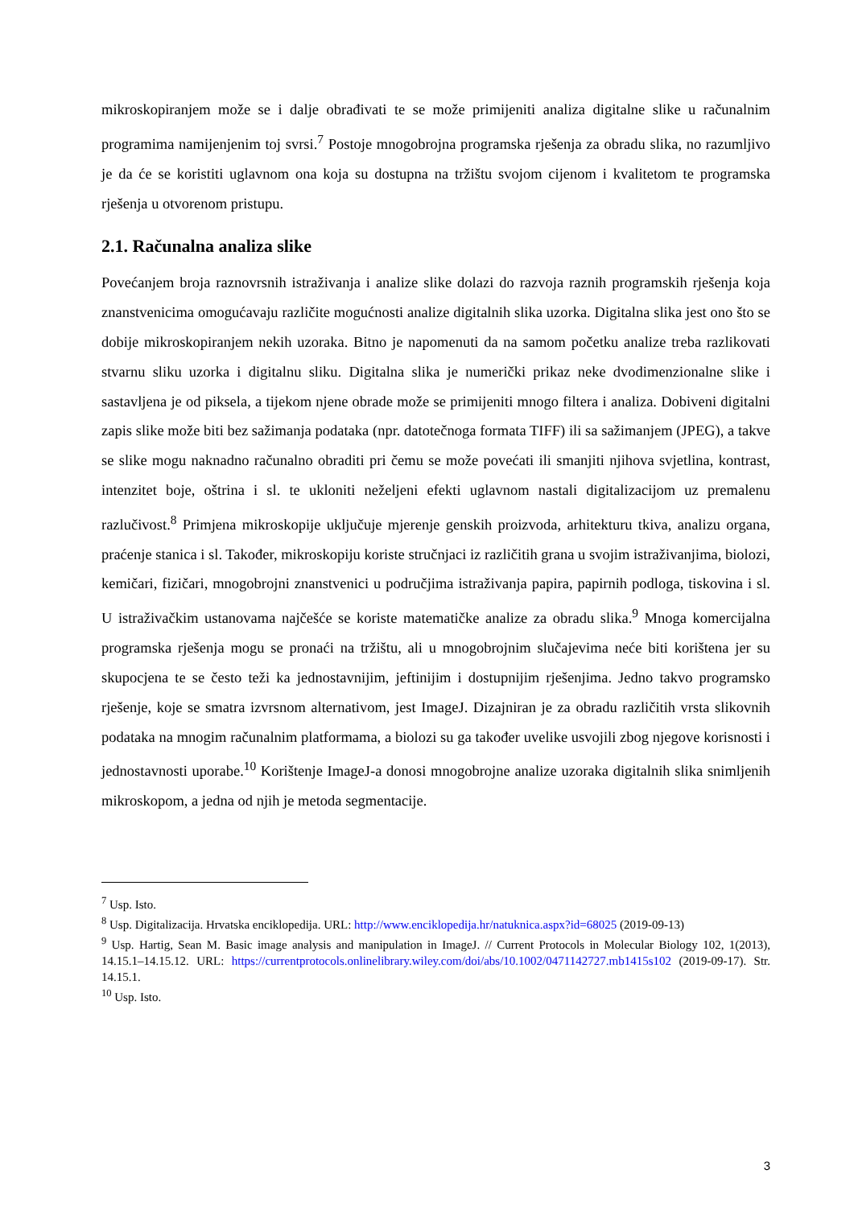mikroskopiranjem može se i dalje obrađivati te se može primijeniti analiza digitalne slike u računalnim programima namijenjenim toj svrsi.<sup>7</sup> Postoje mnogobrojna programska rješenja za obradu slika, no razumljivo je da će se koristiti uglavnom ona koja su dostupna na tržištu svojom cijenom i kvalitetom te programska rješenja u otvorenom pristupu.
2.1. Računalna analiza slike
Povećanjem broja raznovrsnih istraživanja i analize slike dolazi do razvoja raznih programskih rješenja koja znanstvenicima omogućavaju različite mogućnosti analize digitalnih slika uzorka. Digitalna slika jest ono što se dobije mikroskopiranjem nekih uzoraka. Bitno je napomenuti da na samom početku analize treba razlikovati stvarnu sliku uzorka i digitalnu sliku. Digitalna slika je numerički prikaz neke dvodimenzionalne slike i sastavljena je od piksela, a tijekom njene obrade može se primijeniti mnogo filtera i analiza. Dobiveni digitalni zapis slike može biti bez sažimanja podataka (npr. datotečnoga formata TIFF) ili sa sažimanjem (JPEG), a takve se slike mogu naknadno računalno obraditi pri čemu se može povećati ili smanjiti njihova svjetlina, kontrast, intenzitet boje, oštrina i sl. te ukloniti neželjeni efekti uglavnom nastali digitalizacijom uz premalenu razlučivost.<sup>8</sup> Primjena mikroskopije uključuje mjerenje genskih proizvoda, arhitekturu tkiva, analizu organa, praćenje stanica i sl. Također, mikroskopiju koriste stručnjaci iz različitih grana u svojim istraživanjima, biolozi, kemičari, fizičari, mnogobrojni znanstvenici u područjima istraživanja papira, papirnih podloga, tiskovina i sl. U istraživačkim ustanovama najčešće se koriste matematičke analize za obradu slika.<sup>9</sup> Mnoga komercijalna programska rješenja mogu se pronaći na tržištu, ali u mnogobrojnim slučajevima neće biti korištena jer su skupocjena te se često teži ka jednostavnijim, jeftinijim i dostupnijim rješenjima. Jedno takvo programsko rješenje, koje se smatra izvrsnom alternativom, jest ImageJ. Dizajniran je za obradu različitih vrsta slikovnih podataka na mnogim računalnim platformama, a biolozi su ga također uvelike usvojili zbog njegove korisnosti i jednostavnosti uporabe.<sup>10</sup> Korištenje ImageJ-a donosi mnogobrojne analize uzoraka digitalnih slika snimljenih mikroskopom, a jedna od njih je metoda segmentacije.
<sup>7</sup> Usp. Isto.
<sup>8</sup> Usp. Digitalizacija. Hrvatska enciklopedija. URL: http://www.enciklopedija.hr/natuknica.aspx?id=68025 (2019-09-13)
<sup>9</sup> Usp. Hartig, Sean M. Basic image analysis and manipulation in ImageJ. // Current Protocols in Molecular Biology 102, 1(2013), 14.15.1–14.15.12. URL: https://currentprotocols.onlinelibrary.wiley.com/doi/abs/10.1002/0471142727.mb1415s102 (2019-09-17). Str. 14.15.1.
<sup>10</sup> Usp. Isto.
3